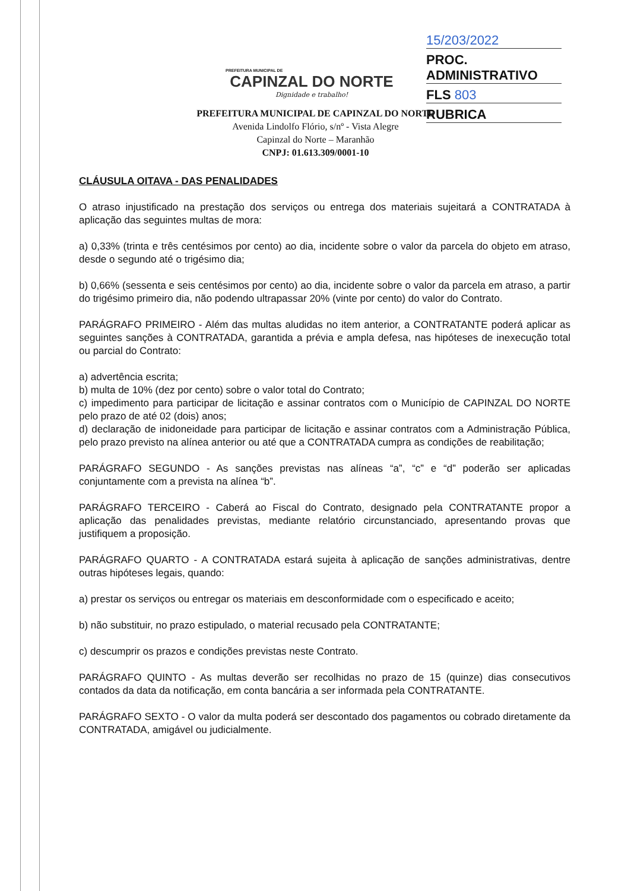PREFEITURA MUNICIPAL DE
CAPINZAL DO NORTE
Dignidade e trabalho!
15/203/2022
PROC. ADMINISTRATIVO
FLS 803
RUBRICA
PREFEITURA MUNICIPAL DE CAPINZAL DO NORTE
Avenida Lindolfo Flório, s/nº - Vista Alegre
Capinzal do Norte – Maranhão
CNPJ: 01.613.309/0001-10
CLÁUSULA OITAVA - DAS PENALIDADES
O atraso injustificado na prestação dos serviços ou entrega dos materiais sujeitará a CONTRATADA à aplicação das seguintes multas de mora:
a) 0,33% (trinta e três centésimos por cento) ao dia, incidente sobre o valor da parcela do objeto em atraso, desde o segundo até o trigésimo dia;
b) 0,66% (sessenta e seis centésimos por cento) ao dia, incidente sobre o valor da parcela em atraso, a partir do trigésimo primeiro dia, não podendo ultrapassar 20% (vinte por cento) do valor do Contrato.
PARÁGRAFO PRIMEIRO - Além das multas aludidas no item anterior, a CONTRATANTE poderá aplicar as seguintes sanções à CONTRATADA, garantida a prévia e ampla defesa, nas hipóteses de inexecução total ou parcial do Contrato:
a) advertência escrita;
b) multa de 10% (dez por cento) sobre o valor total do Contrato;
c) impedimento para participar de licitação e assinar contratos com o Município de CAPINZAL DO NORTE pelo prazo de até 02 (dois) anos;
d) declaração de inidoneidade para participar de licitação e assinar contratos com a Administração Pública, pelo prazo previsto na alínea anterior ou até que a CONTRATADA cumpra as condições de reabilitação;
PARÁGRAFO SEGUNDO - As sanções previstas nas alíneas “a”, “c” e “d” poderão ser aplicadas conjuntamente com a prevista na alínea “b”.
PARÁGRAFO TERCEIRO - Caberá ao Fiscal do Contrato, designado pela CONTRATANTE propor a aplicação das penalidades previstas, mediante relatório circunstanciado, apresentando provas que justifiquem a proposição.
PARÁGRAFO QUARTO - A CONTRATADA estará sujeita à aplicação de sanções administrativas, dentre outras hipóteses legais, quando:
a) prestar os serviços ou entregar os materiais em desconformidade com o especificado e aceito;
b) não substituir, no prazo estipulado, o material recusado pela CONTRATANTE;
c) descumprir os prazos e condições previstas neste Contrato.
PARÁGRAFO QUINTO - As multas deverão ser recolhidas no prazo de 15 (quinze) dias consecutivos contados da data da notificação, em conta bancária a ser informada pela CONTRATANTE.
PARÁGRAFO SEXTO - O valor da multa poderá ser descontado dos pagamentos ou cobrado diretamente da CONTRATADA, amigável ou judicialmente.